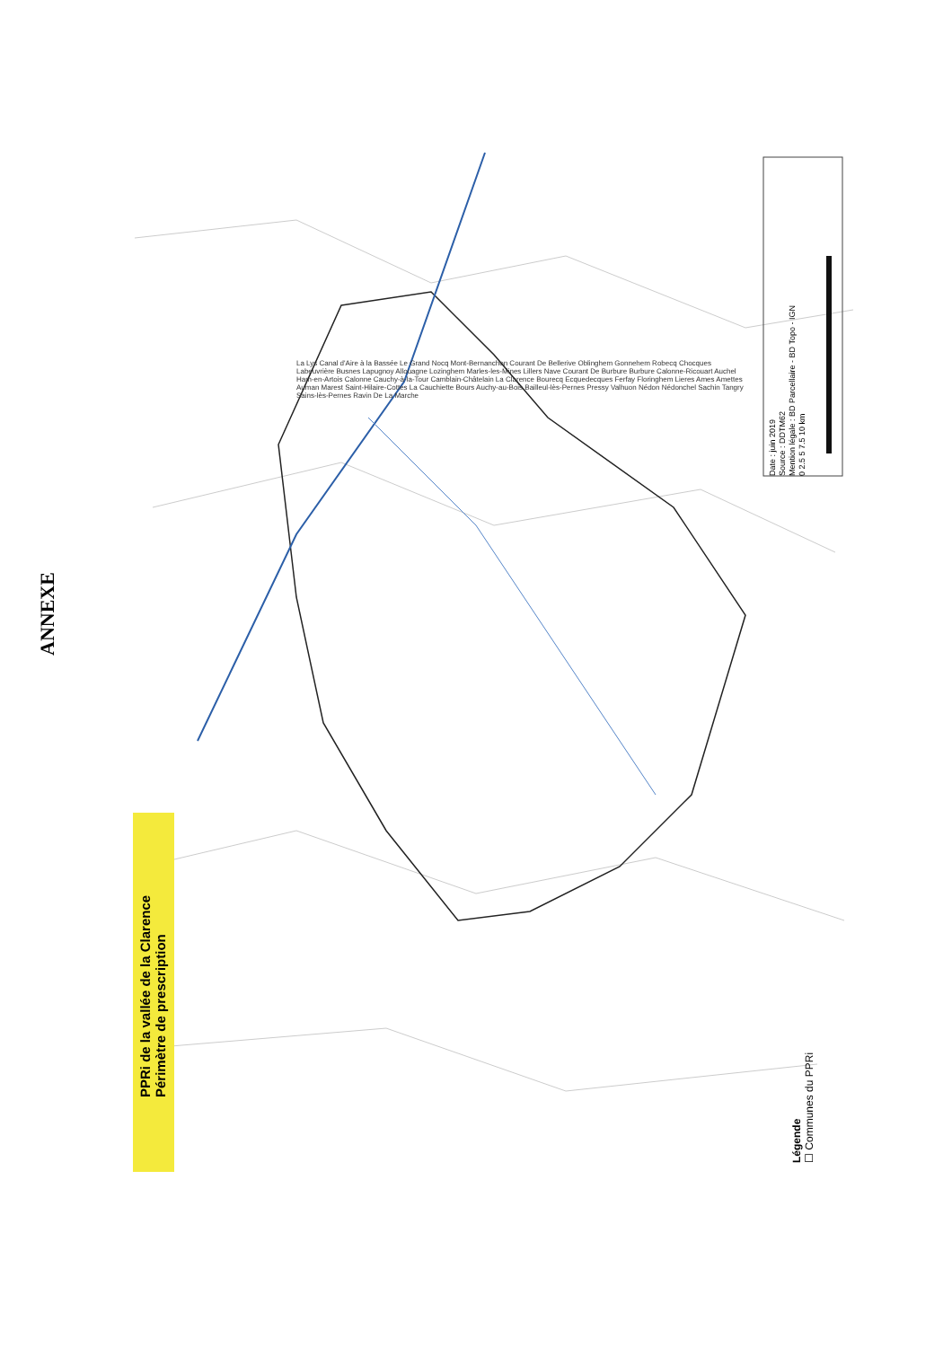ANNEXE
PPRi de la vallée de la Clarence
Périmètre de prescription
Légende
☐ Communes du PPRi
Date : juin 2019
Source : DDTM62
Mention légale : BD Parcellaire - BD Topo - IGN
0 2.5 5 7.5 10 km
La Lys Canal d'Aire à la Bassée Le Grand Nocq Mont-Bernanchon Courant De Bellerive Oblinghem Gonnehem Robecq Chocques Labeuvrière Busnes Lapugnoy Allouagne Lozinghem Marles-les-Mines Lillers Nave Courant De Burbure Burbure Calonne-Ricouart Auchel Ham-en-Artois Calonne Cauchy-à-la-Tour Camblain-Châtelain La Clarence Bourecq Ecquedecques Ferfay Floringhem Lieres Ames Amettes Auman Marest Saint-Hilaire-Cottes La Cauchiette Bours Auchy-au-Bois Bailleul-lès-Pernes Pressy Valhuon Nédon Nédonchel Sachin Tangry Sains-lès-Pernes Ravin De La Marche